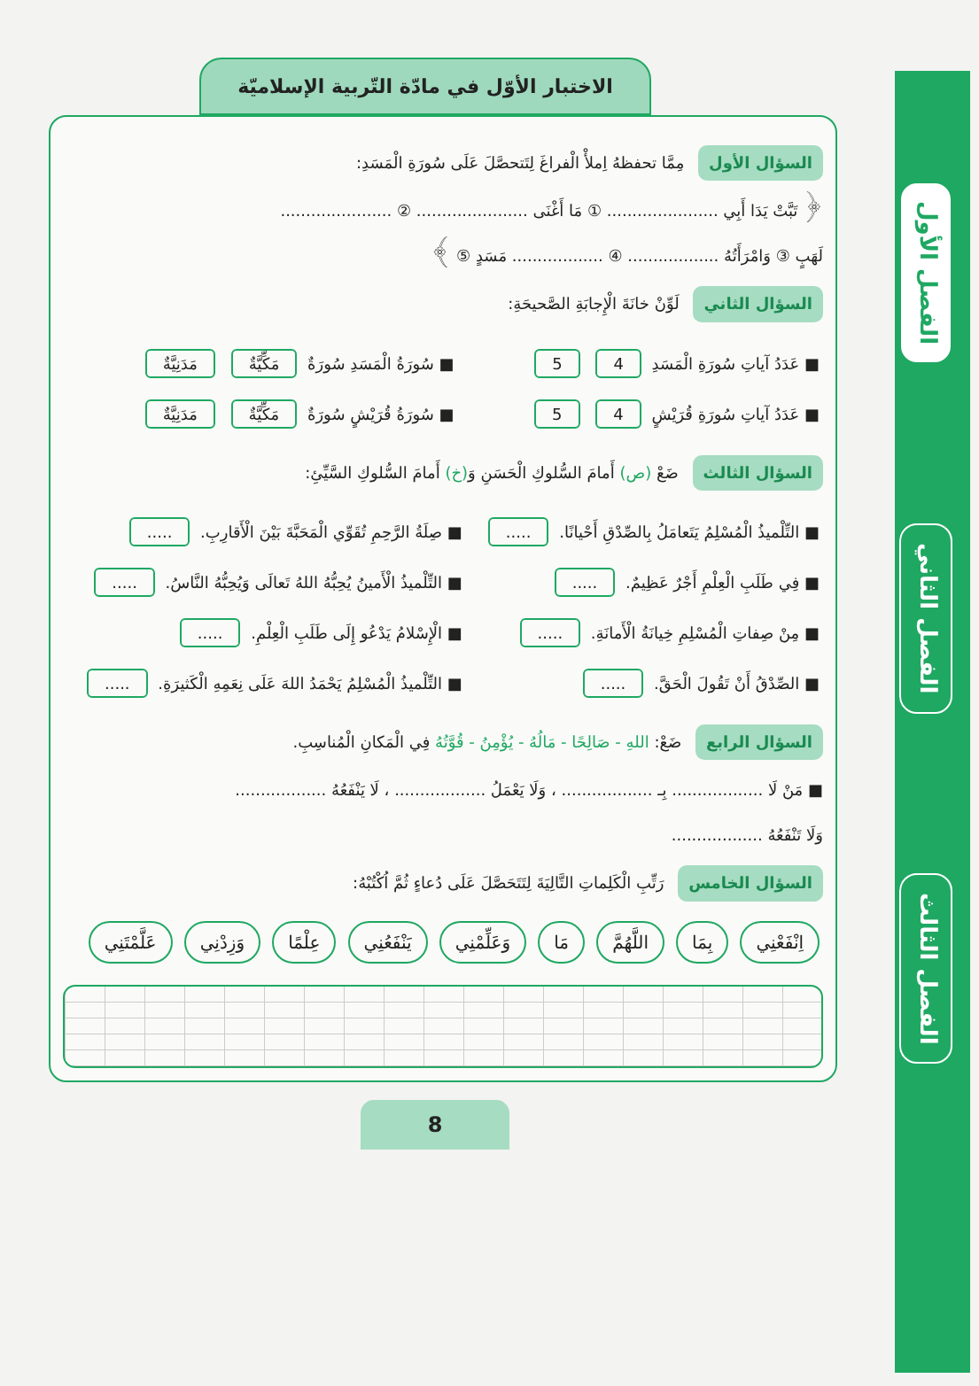الفصل الأول
الفصل الثاني
الفصل الثالث
الاختبار الأوّل في مادّة التّربية الإسلاميّة
السؤال الأول مِمَّا تحفظهُ اِملأْ الْفراغَ لِتَتحصَّلَ عَلَى سُورَةِ الْمَسَدِ:
﴿ تَبَّتْ يَدَا أَبِي ...................... ① مَا أَغْنَى ...................... ② ......................
لَهَبٍ ③ وَامْرَأَتُهُ .................. ④ .................. مَسَدٍ ⑤ ﴾
السؤال الثاني لَوِّنْ خانَةَ الْإِجابَةِ الصَّحيحَةِ:
| ■ عَدَدُ آياتِ سُورَةِ الْمَسَدِ 4 5 | ■ سُورَةُ الْمَسَدِ سُورَةٌ مَكِّيَّةٌ مَدَنِيَّةٌ |
| ■ عَدَدُ آياتِ سُورَةِ قُرَيْشٍ 4 5 | ■ سُورَةُ قُرَيْشٍ سُورَةٌ مَكِّيَّةٌ مَدَنِيَّةٌ |
السؤال الثالث ضَعْ (ص) أَمامَ السُّلوكِ الْحَسَنِ وَ(خ) أَمامَ السُّلوكِ السَّيِّئِ:
| ■ التِّلْميذُ الْمُسْلِمُ يَتَعامَلُ بِالصِّدْقِ أَحْيانًا. ..... | ■ صِلَةُ الرَّحِمِ تُقَوِّي الْمَحَبَّةَ بَيْنَ الْأَقارِبِ. ..... |
| ■ فِي طَلَبِ الْعِلْمِ أَجْرٌ عَظِيمٌ. ..... | ■ التِّلْميذُ الْأَمينُ يُحِبُّهُ اللهُ تَعالَى وَيُحِبُّهُ النَّاسُ. ..... |
| ■ مِنْ صِفاتِ الْمُسْلِمِ خِيانَةُ الْأَمانَةِ. ..... | ■ الْإِسْلامُ يَدْعُو إِلَى طَلَبِ الْعِلْمِ. ..... |
| ■ الصِّدْقُ أَنْ تَقُولَ الْحَقَّ. ..... | ■ التِّلْميذُ الْمُسْلِمُ يَحْمَدُ اللهَ عَلَى نِعَمِهِ الْكَثيرَةِ. ..... |
السؤال الرابع ضَعْ: اللهِ - صَالِحًا - مَالُهُ - يُؤْمِنُ - قُوَّتُهُ فِي الْمَكانِ الْمُناسِبِ.
■ مَنْ لَا .................. بِـ .................. ، وَلَا يَعْمَلُ .................. ، لَا يَنْفَعُهُ ..................
وَلَا تَنْفَعُهُ ..................
السؤال الخامس رَتِّبِ الْكَلِماتِ التَّالِيَةَ لِتَتَحَصَّلَ عَلَى دُعاءٍ ثُمَّ اُكْتُبْهُ:
اِنْفَعْنِي بِمَا اللَّهُمَّ مَا وَعَلِّمْنِي يَنْفَعُنِي عِلْمًا وَزِدْنِي عَلَّمْتَنِي
8